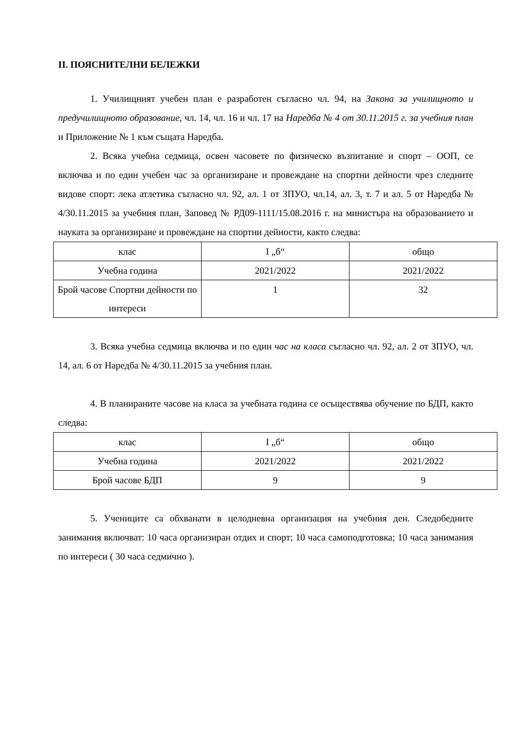II. ПОЯСНИТЕЛНИ БЕЛЕЖКИ
1. Училищният учебен план е разработен съгласно чл. 94, на Закона за училищното и предучилищното образование, чл. 14, чл. 16 и чл. 17 на Наредба № 4 от 30.11.2015 г. за учебния план и Приложение № 1 към същата Наредба.
2. Всяка учебна седмица, освен часовете по физическо възпитание и спорт – ООП, се включва и по един учебен час за организиране и провеждане на спортни дейности чрез следните видове спорт: лека атлетика съгласно чл. 92, ал. 1 от ЗПУО, чл.14, ал. 3, т. 7 и ал. 5 от Наредба № 4/30.11.2015 за учебния план, Заповед № РД09-1111/15.08.2016 г. на министъра на образованието и науката за организиране и провеждане на спортни дейности, както следва:
| клас | I „б“ | общо |
| Учебна година | 2021/2022 | 2021/2022 |
| Брой часове Спортни дейности по интереси | 1 | 32 |
3. Всяка учебна седмица включва и по един час на класа съгласно чл. 92, ал. 2 от ЗПУО, чл. 14, ал. 6 от Наредба № 4/30.11.2015 за учебния план.
4. В планираните часове на класа за учебната година се осъществява обучение по БДП, както следва:
| клас | I „б“ | общо |
| Учебна година | 2021/2022 | 2021/2022 |
| Брой часове БДП | 9 | 9 |
5. Учениците са обхванати в целодневна организация на учебния ден. Следобедните занимания включват: 10 часа организиран отдих и спорт; 10 часа самоподготовка; 10 часа занимания по интереси ( 30 часа седмично ).